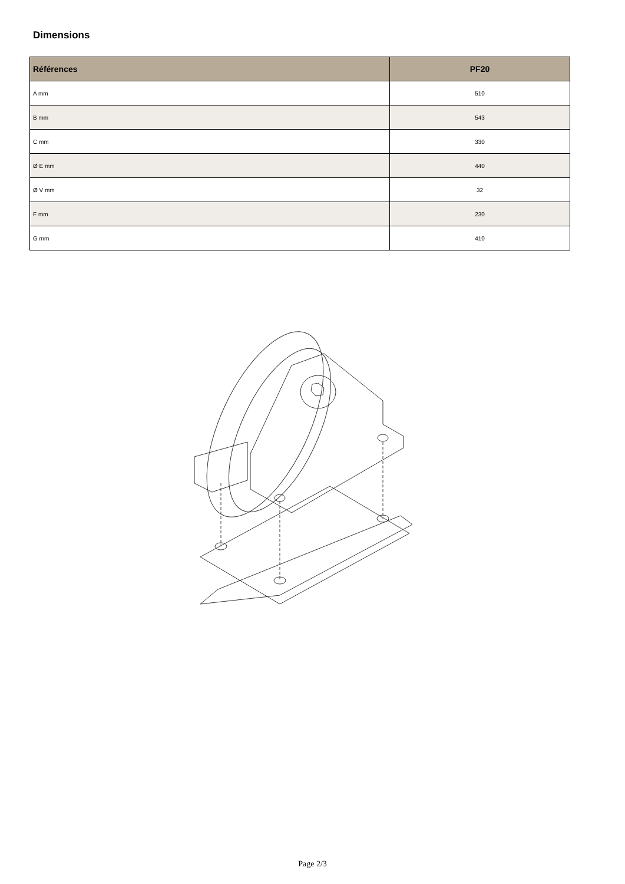Dimensions
| Références | PF20 |
| --- | --- |
| A mm | 510 |
| B mm | 543 |
| C mm | 330 |
| Ø E mm | 440 |
| Ø V mm | 32 |
| F mm | 230 |
| G mm | 410 |
Page 2/3